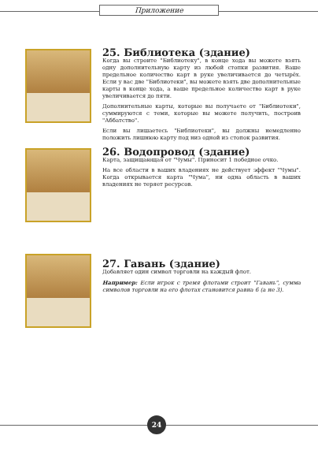Приложение
25. Библиотека (здание)
Когда вы строите "Библиотеку", в конце хода вы можете взять одну дополнительную карту из любой стопки развития. Ваше предельное количество карт в руке увеличивается до четырёх. Если у вас две "Библиотеки", вы можете взять две дополнительные карты в конце хода, а ваше предельное количество карт в руке увеличивается до пяти.
Дополнительные карты, которые вы получаете от "Библиотеки", суммируются с теми, которые вы можете получить, построив "Аббатство".
Если вы лишаетесь "Библиотеки", вы должны немедленно положить лишнюю карту под низ одной из стопок развития.
26. Водопровод (здание)
Карта, защищающая от "Чумы". Приносит 1 победное очко.
На все области в ваших владениях не действует эффект "Чумы". Когда открывается карта "Чума", ни одна область в ваших владениях не теряет ресурсов.
27. Гавань (здание)
Добавляет один символ торговли на каждый флот.
Например: Если игрок с тремя флотами строит "Гавань", сумма символов торговли на его флотах становится равна 6 (а не 3).
24